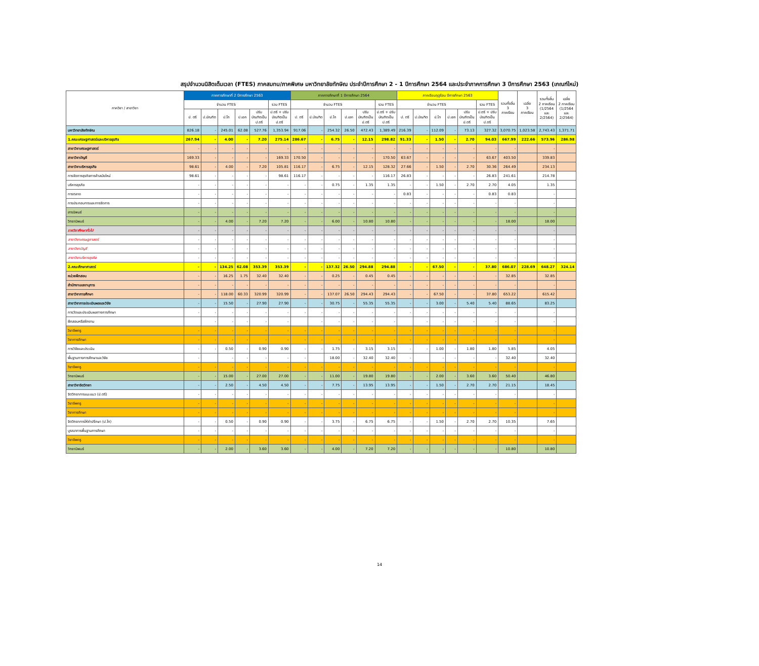สรุปจำนวนนิสิตเต็มเวลา (FTES) ภาคสมทบ/ภาคพิเศษ มหาวิทยาลัยทักษิณ ประจำปีการศึกษา 2 - 1 ปีการศึกษา 2564 และประจำภาคการศึกษา 3 ปีการศึกษา 2563 (เกณฑ์ใหม่)
| ภาควิชา / สาขาวิชา | ภาคการศึกษาที่ 2 ปีการศึกษา 2563 | | | | | | ภาคการศึกษาที่ 1 ปีการศึกษา 2564 | | | | | | ภาคเรียนฤดูร้อน ปีการศึกษา 2563 | | | | | | รวมทั้งสิ้น 3 ภาคเรียน | เฉลี่ย 3 ภาคเรียน | รวมทั้งสิ้น 2 ภาคเรียน (1/2564 และ 2/2564) | เฉลี่ย 2 ภาคเรียน (1/2564 และ 2/2564) |
| --- | --- | --- | --- | --- | --- | --- | --- | --- | --- | --- | --- | --- | --- | --- | --- | --- | --- | --- | --- | --- | --- | --- |
| | จำนวน FTES | | | | | รวม FTES | จำนวน FTES | | | | | รวม FTES | จำนวน FTES | | | | | รวม FTES | | | | |
| | ป. ตรี | ป.บัณฑิต | ป.โท | ป.เอก | ปรับ บัณฑิตเป็น ป.ตรี | ป.ตรี + ปรับ บัณฑิตเป็น ป.ตรี | ป. ตรี | ป.บัณฑิต | ป.โท | ป.เอก | ปรับ บัณฑิตเป็น ป.ตรี | ป.ตรี + ปรับ บัณฑิตเป็น ป.ตรี | ป. ตรี | ป.บัณฑิต | ป.โท | ป.เอก | ปรับ บัณฑิตเป็น ป.ตรี | ป.ตรี + ปรับ บัณฑิตเป็น ป.ตรี | | | | |
| มหาวิทยาลัยทักษิณ | 826.18 | - | 245.01 | 62.08 | 527.76 | 1,353.94 | 917.06 | - | 254.32 | 26.50 | 472.43 | 1,389.49 | 216.39 | - | 112.09 | - | 73.13 | 327.32 | 3,070.75 | 1,023.58 | 2,743.43 | 1,371.71 |
| 1.คณะเศรษฐศาสตร์และบริหารธุรกิจ | 267.94 | - | 4.00 | - | 7.20 | 275.14 | 286.67 | - | 6.75 | - | 12.15 | 298.82 | 91.33 | - | 1.50 | - | 2.70 | 94.03 | 667.99 | 222.66 | 573.96 | 286.98 |
| สาขาวิชาเศรษฐศาสตร์ | - | - | - | - | - | - | - | - | - | - | - | - | - | - | - | - | - | - | - | | - | |
| สาขาวิชาบัญชี | 169.33 | - | - | - | - | 169.33 | 170.50 | - | - | - | - | 170.50 | 63.67 | - | - | - | - | 63.67 | 403.50 | | 339.83 | |
| สาขาวิชาบริหารธุรกิจ | 98.61 | - | 4.00 | - | 7.20 | 105.81 | 116.17 | - | 6.75 | - | 12.15 | 128.32 | 27.66 | - | 1.50 | - | 2.70 | 30.36 | 264.49 | | 234.13 | |
| การจัดการธุรกิจการค้าสมัยใหม่ | 98.61 | - | - | - | - | 98.61 | 116.17 | - | - | - | - | 116.17 | 26.83 | - | - | - | - | 26.83 | 241.61 | | 214.78 | |
| บริหารธุรกิจ | - | - | - | - | - | - | - | - | 0.75 | - | 1.35 | 1.35 | - | - | 1.50 | - | 2.70 | 2.70 | 4.05 | | 1.35 | |
| การตลาด | - | - | - | - | - | - | - | - | - | - | - | - | 0.83 | - | - | - | - | 0.83 | 0.83 | | - | |
| การประกอบการและการจัดการ | - | - | - | - | - | - | - | - | - | - | - | - | - | - | - | - | - | - | - | | - | |
| สารนิพนธ์ | - | - | - | - | - | - | - | - | - | - | - | - | - | - | - | - | - | - | - | | - | |
| วิทยานิพนธ์ | - | - | 4.00 | - | 7.20 | 7.20 | - | - | 6.00 | - | 10.80 | 10.80 | - | - | - | - | - | - | 18.00 | | 18.00 | |
| รายวิชาศึกษาทั่วไป | - | - | - | - | - | - | - | - | - | - | - | - | - | - | - | - | - | - | - | | - | |
| สาขาวิชาเศรษฐศาสตร์ | - | - | - | - | - | - | - | - | - | - | - | - | - | - | - | - | - | - | - | | - | |
| สาขาวิชาบัญชี | - | - | - | - | - | - | - | - | - | - | - | - | - | - | - | - | - | - | - | | - | |
| สาขาวิชาบริหารธุรกิจ | - | - | - | - | - | - | - | - | - | - | - | - | - | - | - | - | - | - | - | | - | |
| 2.คณะศึกษาศาสตร์ | - | - | 134.25 | 62.08 | 353.39 | 353.39 | - | - | 137.32 | 26.50 | 294.88 | 294.88 | - | - | 67.50 | - | - | 37.80 | 686.07 | 228.69 | 648.27 | 324.14 |
| หน่วยฝึกสอน | - | - | 16.25 | 1.75 | 32.40 | 32.40 | - | - | 0.25 | - | 0.45 | 0.45 | - | - | - | - | - | - | 32.85 | | 32.85 | |
| สำนักงานเลขานุการ | - | - | - | - | - | - | - | - | - | - | - | - | - | - | - | - | - | - | - | | - | |
| สาขาวิชาการศึกษา | - | - | 118.00 | 60.33 | 320.99 | 320.99 | - | - | 137.07 | 26.50 | 294.43 | 294.43 | - | - | 67.50 | - | - | 37.80 | 653.22 | | 615.42 | |
| สาขาวิชาการประเมินผลและวิจัย | - | - | 15.50 | - | 27.90 | 27.90 | - | - | 30.75 | - | 55.35 | 55.35 | - | - | 3.00 | - | 5.40 | 5.40 | 88.65 | | 83.25 | |
| การวัดและประเมินผลทางการศึกษา | - | - | - | - | - | - | - | - | - | - | - | - | - | - | - | - | - | - | - | | - | |
| ฝึกสอนหรือฝึกงาน | | - | - | - | - | - | | - | - | - | - | - | | - | - | - | - | - | - | | - | |
| วิชาชีพครู | - | - | - | - | - | - | - | - | - | - | - | - | - | - | - | - | - | - | - | | - | |
| วิชาการศึกษา | - | - | - | - | - | - | - | - | - | - | - | - | - | - | - | - | - | - | - | | - | |
| การวิจัยและประเมิน | - | - | 0.50 | - | 0.90 | 0.90 | - | - | 1.75 | - | 3.15 | 3.15 | - | - | 1.00 | - | 1.80 | 1.80 | 5.85 | | 4.05 | |
| พื้นฐานทางการศึกษาและวิจัย | - | | - | - | - | - | - | | 18.00 | - | 32.40 | 32.40 | - | | - | - | - | - | 32.40 | | 32.40 | |
| วิชาชีพครู | - | - | - | - | - | - | - | - | - | - | - | - | - | - | - | - | - | - | - | | - | |
| วิทยานิพนธ์ | - | - | 15.00 | - | 27.00 | 27.00 | - | - | 11.00 | - | 19.80 | 19.80 | - | - | 2.00 | - | 3.60 | 3.60 | 50.40 | | 46.80 | |
| สาขาวิชาจิตวิทยา | - | - | 2.50 | - | 4.50 | 4.50 | - | - | 7.75 | - | 13.95 | 13.95 | - | - | 1.50 | - | 2.70 | 2.70 | 21.15 | | 18.45 | |
| จิตวิทยาการแนะแนว (ป.ตรี) | - | - | - | - | - | - | - | - | - | - | - | - | - | - | - | - | - | - | - | | - | |
| วิชาชีพครู | - | - | - | - | - | - | - | - | - | - | - | - | - | - | - | - | - | - | - | | - | |
| วิชาการศึกษา | - | - | - | - | - | - | - | - | - | - | - | - | - | - | - | - | - | - | - | | - | |
| จิตวิทยาการให้คำปรึกษา (ป.โท) | - | - | 0.50 | - | 0.90 | 0.90 | - | - | 3.75 | - | 6.75 | 6.75 | - | - | 1.50 | - | 2.70 | 2.70 | 10.35 | | 7.65 | |
| บูรณาการพื้นฐานการศึกษา | - | - | - | - | - | - | - | - | - | - | - | - | - | - | - | - | - | - | - | | - | |
| วิชาชีพครู | - | - | - | - | - | - | - | - | - | - | - | - | - | - | - | - | - | - | - | | - | |
| วิทยานิพนธ์ | - | - | 2.00 | - | 3.60 | 3.60 | - | - | 4.00 | - | 7.20 | 7.20 | - | - | - | - | - | - | 10.80 | | 10.80 | |
14